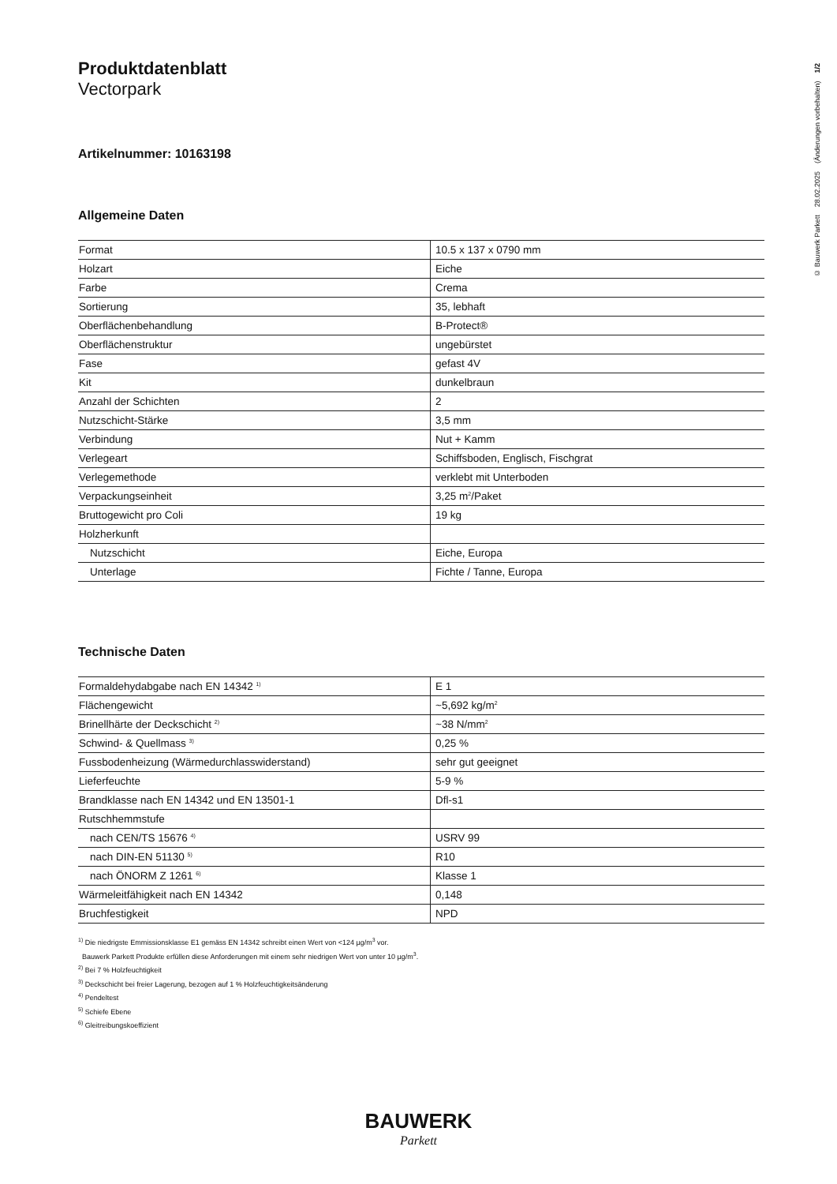Produktdatenblatt
Vectorpark
Artikelnummer: 10163198
Allgemeine Daten
| Format | 10.5 x 137 x 0790 mm |
| Holzart | Eiche |
| Farbe | Crema |
| Sortierung | 35, lebhaft |
| Oberflächenbehandlung | B-Protect® |
| Oberflächenstruktur | ungebürstet |
| Fase | gefast 4V |
| Kit | dunkelbraun |
| Anzahl der Schichten | 2 |
| Nutzschicht-Stärke | 3,5 mm |
| Verbindung | Nut + Kamm |
| Verlegeart | Schiffsboden, Englisch, Fischgrat |
| Verlegemethode | verklebt mit Unterboden |
| Verpackungseinheit | 3,25 m<sup>2</sup>/Paket |
| Bruttogewicht pro Coli | 19 kg |
| Holzherkunft | |
| Nutzschicht | Eiche, Europa |
| Unterlage | Fichte / Tanne, Europa |
Technische Daten
| Formaldehydabgabe nach EN 14342 <sup>1)</sup> | E 1 |
| Flächengewicht | ~5,692 kg/m<sup>2</sup> |
| Brinellhärte der Deckschicht <sup>2)</sup> | ~38 N/mm<sup>2</sup> |
| Schwind- & Quellmass <sup>3)</sup> | 0,25 % |
| Fussbodenheizung (Wärmedurchlasswiderstand) | sehr gut geeignet |
| Lieferfeuchte | 5-9 % |
| Brandklasse nach EN 14342 und EN 13501-1 | Dfl-s1 |
| Rutschhemmstufe | |
| nach CEN/TS 15676 <sup>4)</sup> | USRV 99 |
| nach DIN-EN 51130 <sup>5)</sup> | R10 |
| nach ÖNORM Z 1261 <sup>6)</sup> | Klasse 1 |
| Wärmeleitfähigkeit nach EN 14342 | 0,148 |
| Bruchfestigkeit | NPD |
<sup>1)</sup> Die niedrigste Emmissionsklasse E1 gemäss EN 14342 schreibt einen Wert von <124 µg/m<sup>3</sup> vor.
Bauwerk Parkett Produkte erfüllen diese Anforderungen mit einem sehr niedrigen Wert von unter 10 µg/m<sup>3</sup>.
<sup>2)</sup> Bei 7 % Holzfeuchtigkeit
<sup>3)</sup> Deckschicht bei freier Lagerung, bezogen auf 1 % Holzfeuchtigkeitsänderung
<sup>4)</sup> Pendeltest
<sup>5)</sup> Schiefe Ebene
<sup>6)</sup> Gleitreibungskoeffizient
© Bauwerk Parkett 28.02.2025 (Änderungen vorbehalten) 1/2
BAUWERK
Parkett